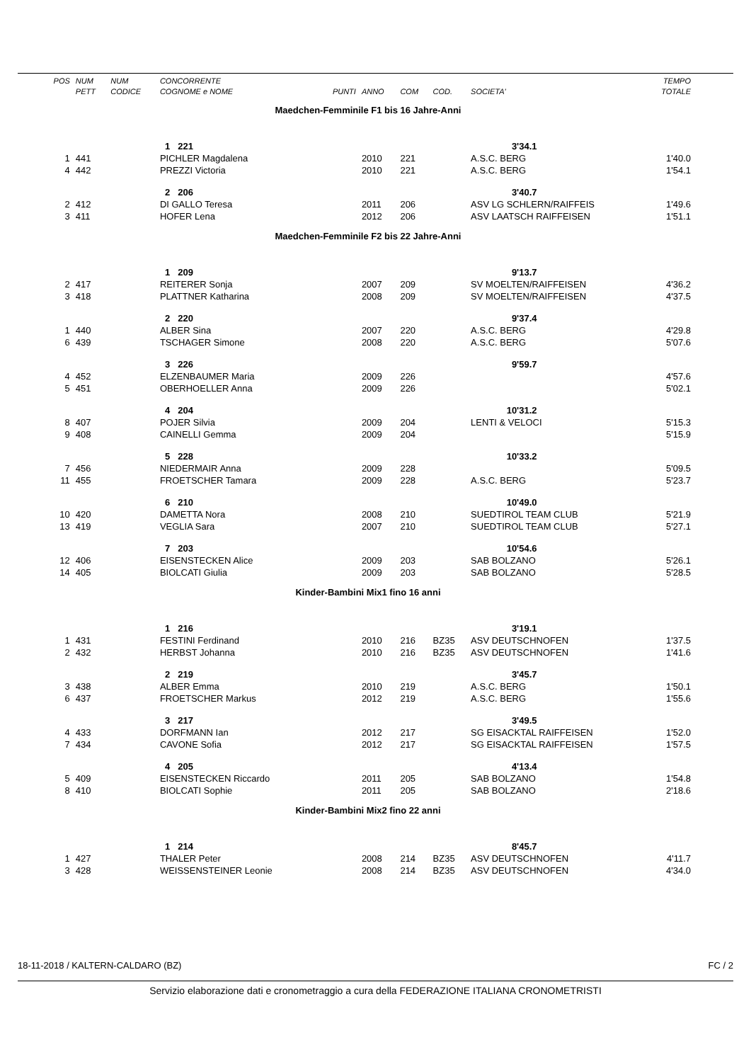| POS | NUM | NUM | CONCORRENTE | | | | | | TEMPO |
| --- | --- | --- | --- | --- | --- | --- | --- | --- | --- |
| | PETT | CODICE | COGNOME e NOME | PUNTI | ANNO | COM | COD. | SOCIETA' | TOTALE |
| Maedchen-Femminile F1 bis 16 Jahre-Anni | | | | | | | | | |
| | | | 1 221 | | | | | 3'34.1 | |
| 1 | 441 | | PICHLER Magdalena | | 2010 | 221 | | A.S.C. BERG | 1'40.0 |
| 4 | 442 | | PREZZI Victoria | | 2010 | 221 | | A.S.C. BERG | 1'54.1 |
| | | | 2 206 | | | | | 3'40.7 | |
| 2 | 412 | | DI GALLO Teresa | | 2011 | 206 | | ASV LG SCHLERN/RAIFFEIS | 1'49.6 |
| 3 | 411 | | HOFER Lena | | 2012 | 206 | | ASV LAATSCH RAIFFEISEN | 1'51.1 |
| Maedchen-Femminile F2 bis 22 Jahre-Anni | | | | | | | | | |
| | | | 1 209 | | | | | 9'13.7 | |
| 2 | 417 | | REITERER Sonja | | 2007 | 209 | | SV MOELTEN/RAIFFEISEN | 4'36.2 |
| 3 | 418 | | PLATTNER Katharina | | 2008 | 209 | | SV MOELTEN/RAIFFEISEN | 4'37.5 |
| | | | 2 220 | | | | | 9'37.4 | |
| 1 | 440 | | ALBER Sina | | 2007 | 220 | | A.S.C. BERG | 4'29.8 |
| 6 | 439 | | TSCHAGER Simone | | 2008 | 220 | | A.S.C. BERG | 5'07.6 |
| | | | 3 226 | | | | | 9'59.7 | |
| 4 | 452 | | ELZENBAUMER Maria | | 2009 | 226 | | | 4'57.6 |
| 5 | 451 | | OBERHOELLER Anna | | 2009 | 226 | | | 5'02.1 |
| | | | 4 204 | | | | | 10'31.2 | |
| 8 | 407 | | POJER Silvia | | 2009 | 204 | | LENTI & VELOCI | 5'15.3 |
| 9 | 408 | | CAINELLI Gemma | | 2009 | 204 | | | 5'15.9 |
| | | | 5 228 | | | | | 10'33.2 | |
| 7 | 456 | | NIEDERMAIR Anna | | 2009 | 228 | | | 5'09.5 |
| 11 | 455 | | FROETSCHER Tamara | | 2009 | 228 | | A.S.C. BERG | 5'23.7 |
| | | | 6 210 | | | | | 10'49.0 | |
| 10 | 420 | | DAMETTA Nora | | 2008 | 210 | | SUEDTIROL TEAM CLUB | 5'21.9 |
| 13 | 419 | | VEGLIA Sara | | 2007 | 210 | | SUEDTIROL TEAM CLUB | 5'27.1 |
| | | | 7 203 | | | | | 10'54.6 | |
| 12 | 406 | | EISENSTECKEN Alice | | 2009 | 203 | | SAB BOLZANO | 5'26.1 |
| 14 | 405 | | BIOLCATI Giulia | | 2009 | 203 | | SAB BOLZANO | 5'28.5 |
| Kinder-Bambini Mix1 fino 16 anni | | | | | | | | | |
| | | | 1 216 | | | | | 3'19.1 | |
| 1 | 431 | | FESTINI Ferdinand | | 2010 | 216 | BZ35 | ASV DEUTSCHNOFEN | 1'37.5 |
| 2 | 432 | | HERBST Johanna | | 2010 | 216 | BZ35 | ASV DEUTSCHNOFEN | 1'41.6 |
| | | | 2 219 | | | | | 3'45.7 | |
| 3 | 438 | | ALBER Emma | | 2010 | 219 | | A.S.C. BERG | 1'50.1 |
| 6 | 437 | | FROETSCHER Markus | | 2012 | 219 | | A.S.C. BERG | 1'55.6 |
| | | | 3 217 | | | | | 3'49.5 | |
| 4 | 433 | | DORFMANN Ian | | 2012 | 217 | | SG EISACKTAL RAIFFEISEN | 1'52.0 |
| 7 | 434 | | CAVONE Sofia | | 2012 | 217 | | SG EISACKTAL RAIFFEISEN | 1'57.5 |
| | | | 4 205 | | | | | 4'13.4 | |
| 5 | 409 | | EISENSTECKEN Riccardo | | 2011 | 205 | | SAB BOLZANO | 1'54.8 |
| 8 | 410 | | BIOLCATI Sophie | | 2011 | 205 | | SAB BOLZANO | 2'18.6 |
| Kinder-Bambini Mix2 fino 22 anni | | | | | | | | | |
| | | | 1 214 | | | | | 8'45.7 | |
| 1 | 427 | | THALER Peter | | 2008 | 214 | BZ35 | ASV DEUTSCHNOFEN | 4'11.7 |
| 3 | 428 | | WEISSENSTEINER Leonie | | 2008 | 214 | BZ35 | ASV DEUTSCHNOFEN | 4'34.0 |
18-11-2018 / KALTERN-CALDARO (BZ) FC / 2
Servizio elaborazione dati e cronometraggio a cura della FEDERAZIONE ITALIANA CRONOMETRISTI